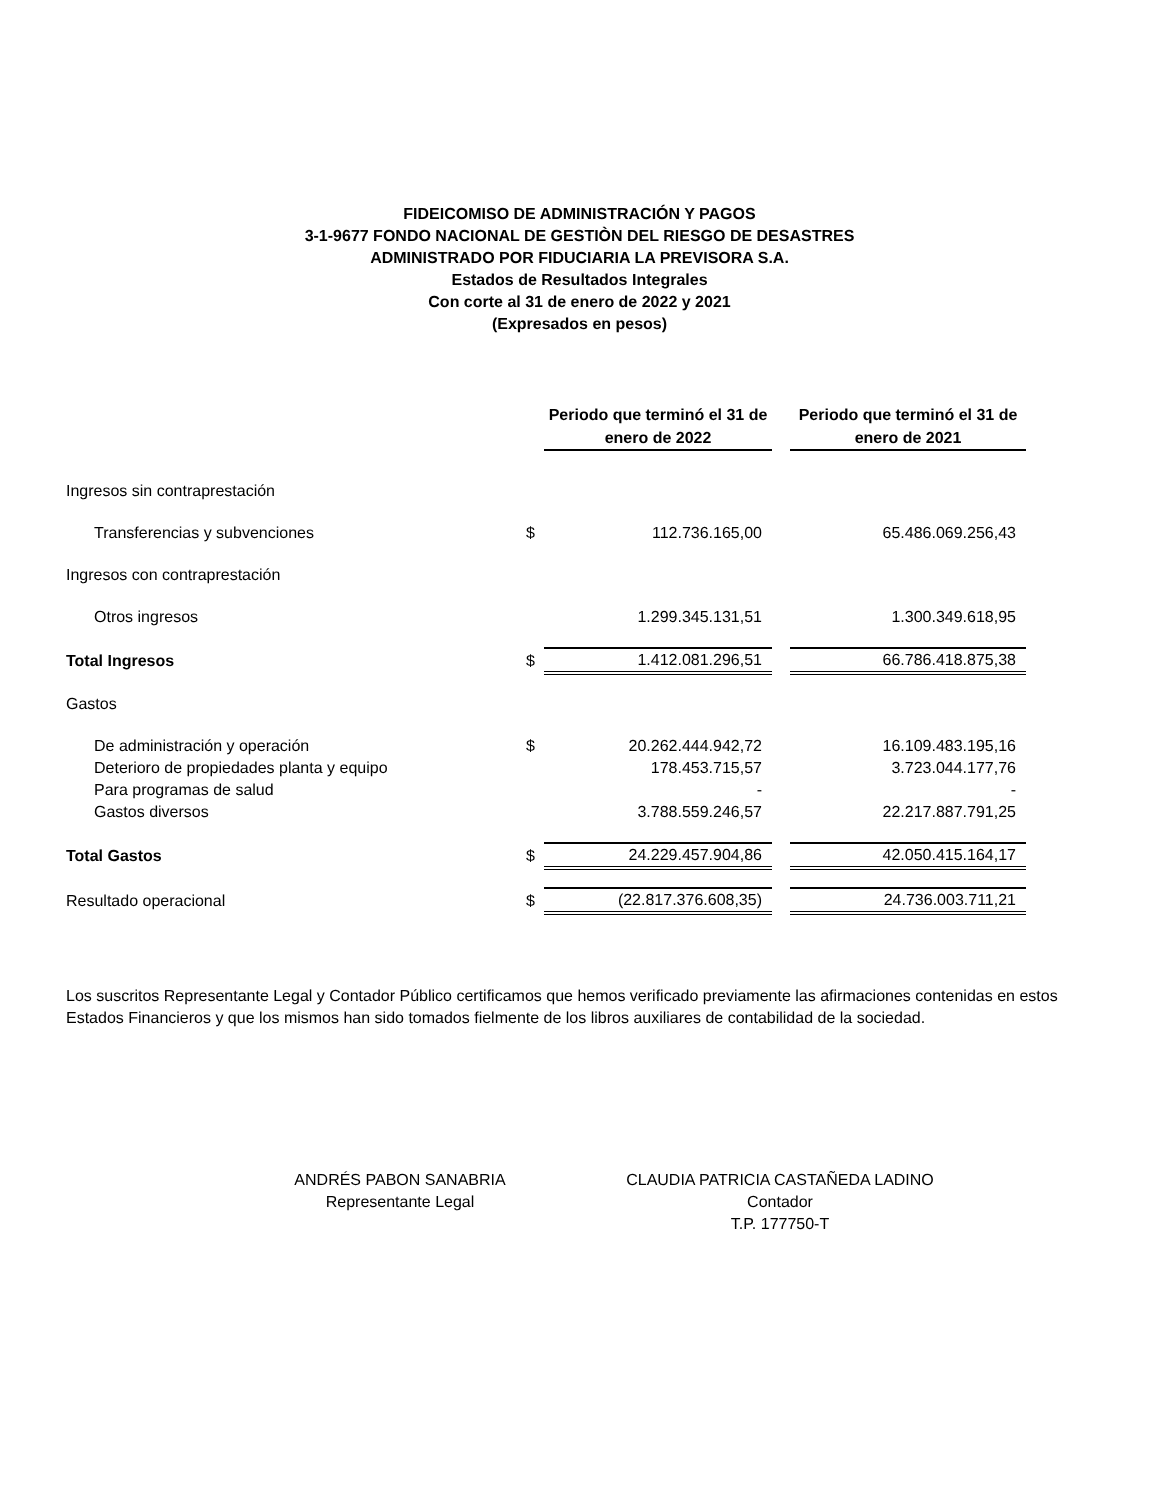FIDEICOMISO DE ADMINISTRACIÓN Y PAGOS
3-1-9677 FONDO NACIONAL DE GESTIÒN DEL RIESGO DE DESASTRES
ADMINISTRADO POR FIDUCIARIA LA PREVISORA S.A.
Estados de Resultados Integrales
Con corte al 31 de enero de 2022 y 2021
(Expresados en pesos)
| | | Periodo que terminó el 31 de enero de 2022 | | Periodo que terminó el 31 de enero de 2021 |
| Ingresos sin contraprestación | | | | |
| Transferencias y subvenciones | $ | 112.736.165,00 | | 65.486.069.256,43 |
| Ingresos con contraprestación | | | | |
| Otros ingresos | | 1.299.345.131,51 | | 1.300.349.618,95 |
| Total Ingresos | $ | 1.412.081.296,51 | | 66.786.418.875,38 |
| Gastos | | | | |
| De administración y operación | $ | 20.262.444.942,72 | | 16.109.483.195,16 |
| Deterioro de propiedades planta y equipo | | 178.453.715,57 | | 3.723.044.177,76 |
| Para programas de salud | | - | | - |
| Gastos diversos | | 3.788.559.246,57 | | 22.217.887.791,25 |
| Total Gastos | $ | 24.229.457.904,86 | | 42.050.415.164,17 |
| Resultado operacional | $ | (22.817.376.608,35) | | 24.736.003.711,21 |
Los suscritos Representante Legal y Contador Público certificamos que hemos verificado previamente las afirmaciones contenidas en estos Estados Financieros y que los mismos han sido tomados fielmente de los libros auxiliares de contabilidad de la sociedad.
ANDRÉS PABON SANABRIA
Representante Legal
CLAUDIA PATRICIA CASTAÑEDA LADINO
Contador
T.P. 177750-T